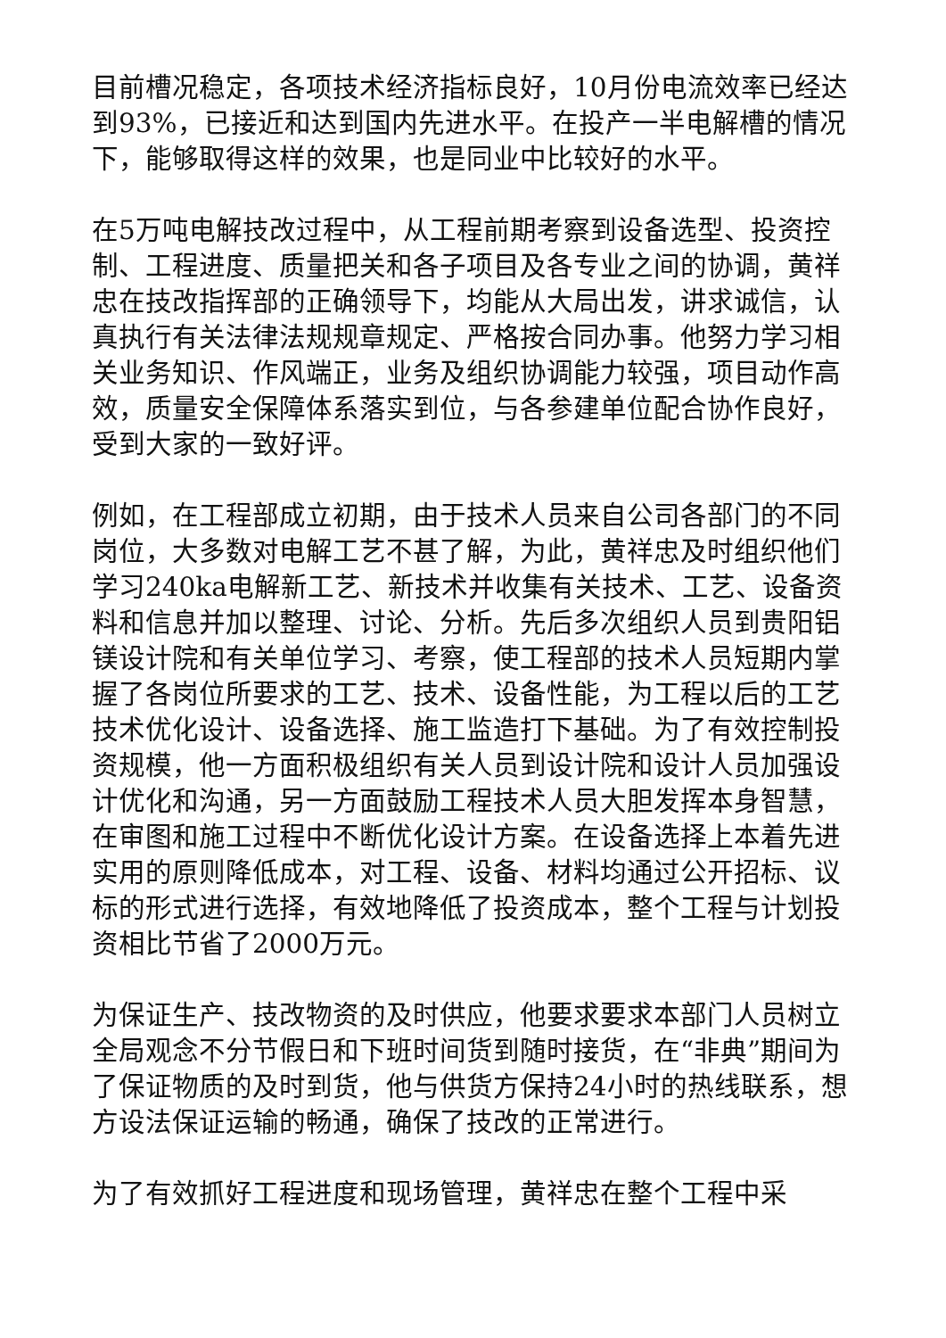目前槽况稳定，各项技术经济指标良好，10月份电流效率已经达到93%，已接近和达到国内先进水平。在投产一半电解槽的情况下，能够取得这样的效果，也是同业中比较好的水平。
在5万吨电解技改过程中，从工程前期考察到设备选型、投资控制、工程进度、质量把关和各子项目及各专业之间的协调，黄祥忠在技改指挥部的正确领导下，均能从大局出发，讲求诚信，认真执行有关法律法规规章规定、严格按合同办事。他努力学习相关业务知识、作风端正，业务及组织协调能力较强，项目动作高效，质量安全保障体系落实到位，与各参建单位配合协作良好，受到大家的一致好评。
例如，在工程部成立初期，由于技术人员来自公司各部门的不同岗位，大多数对电解工艺不甚了解，为此，黄祥忠及时组织他们学习240ka电解新工艺、新技术并收集有关技术、工艺、设备资料和信息并加以整理、讨论、分析。先后多次组织人员到贵阳铝镁设计院和有关单位学习、考察，使工程部的技术人员短期内掌握了各岗位所要求的工艺、技术、设备性能，为工程以后的工艺技术优化设计、设备选择、施工监造打下基础。为了有效控制投资规模，他一方面积极组织有关人员到设计院和设计人员加强设计优化和沟通，另一方面鼓励工程技术人员大胆发挥本身智慧，在审图和施工过程中不断优化设计方案。在设备选择上本着先进实用的原则降低成本，对工程、设备、材料均通过公开招标、议标的形式进行选择，有效地降低了投资成本，整个工程与计划投资相比节省了2000万元。
为保证生产、技改物资的及时供应，他要求要求本部门人员树立全局观念不分节假日和下班时间货到随时接货，在“非典”期间为了保证物质的及时到货，他与供货方保持24小时的热线联系，想方设法保证运输的畅通，确保了技改的正常进行。
为了有效抓好工程进度和现场管理，黄祥忠在整个工程中采